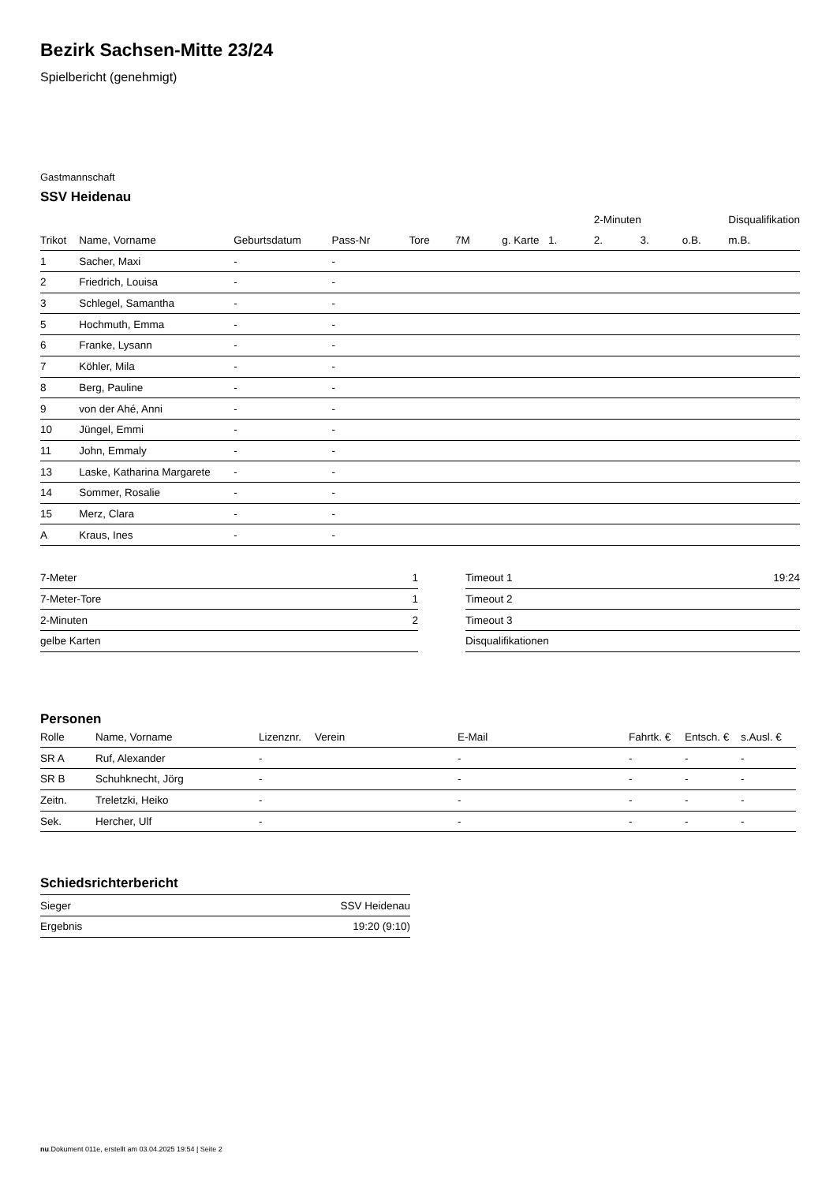Bezirk Sachsen-Mitte 23/24
Spielbericht (genehmigt)
Gastmannschaft
SSV Heidenau
| | | | | | | | | 2-Minuten | | | Disqualifikation |
| --- | --- | --- | --- | --- | --- | --- | --- | --- | --- | --- | --- |
| Trikot | Name, Vorname | Geburtsdatum | Pass-Nr | Tore | 7M | g. Karte | 1. | 2. | 3. | o.B. | m.B. |
| 1 | Sacher, Maxi | - | - | | | | | | | | |
| 2 | Friedrich, Louisa | - | - | | | | | | | | |
| 3 | Schlegel, Samantha | - | - | | | | | | | | |
| 5 | Hochmuth, Emma | - | - | | | | | | | | |
| 6 | Franke, Lysann | - | - | | | | | | | | |
| 7 | Köhler, Mila | - | - | | | | | | | | |
| 8 | Berg, Pauline | - | - | | | | | | | | |
| 9 | von der Ahé, Anni | - | - | | | | | | | | |
| 10 | Jüngel, Emmi | - | - | | | | | | | | |
| 11 | John, Emmaly | - | - | | | | | | | | |
| 13 | Laske, Katharina Margarete | - | - | | | | | | | | |
| 14 | Sommer, Rosalie | - | - | | | | | | | | |
| 15 | Merz, Clara | - | - | | | | | | | | |
| A | Kraus, Ines | - | - | | | | | | | | |
| 7-Meter | 1 |
| 7-Meter-Tore | 1 |
| 2-Minuten | 2 |
| gelbe Karten | |
| Timeout 1 | 19:24 |
| Timeout 2 | |
| Timeout 3 | |
| Disqualifikationen | |
Personen
| Rolle | Name, Vorname | Lizenznr. | Verein | E-Mail | Fahrtk. € | Entsch. € | s.Ausl. € |
| --- | --- | --- | --- | --- | --- | --- | --- |
| SR A | Ruf, Alexander | - | | - | - | - | - |
| SR B | Schuhknecht, Jörg | - | | - | - | - | - |
| Zeitn. | Treletzki, Heiko | - | | - | - | - | - |
| Sek. | Hercher, Ulf | - | | - | - | - | - |
Schiedsrichterbericht
| Sieger | SSV Heidenau |
| Ergebnis | 19:20 (9:10) |
nu.Dokument 011e, erstellt am 03.04.2025 19:54 | Seite 2